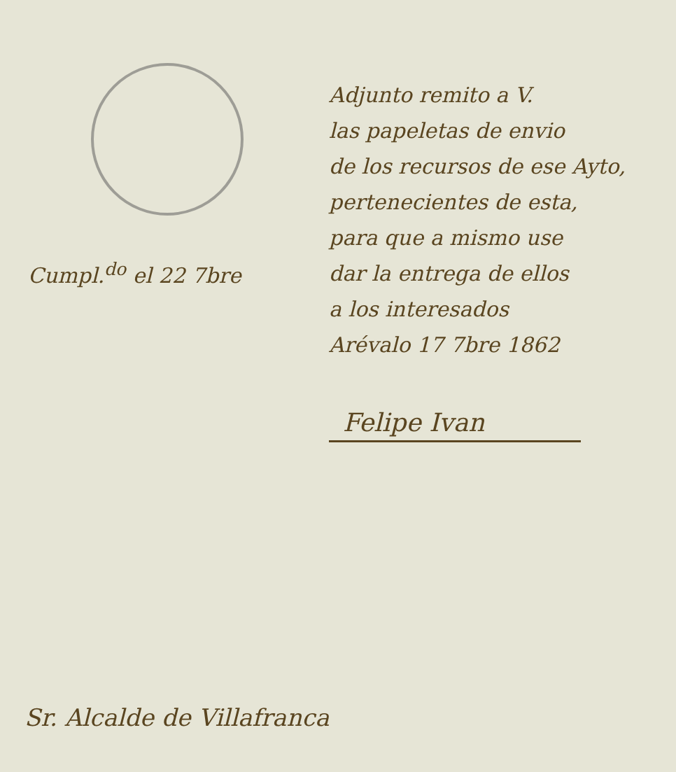Cumpl.<sup>do</sup> el 22 7bre
Adjunto remito a V.
las papeletas de envio
de los recursos de ese Ayto,
pertenecientes de esta,
para que a mismo use
dar la entrega de ellos
a los interesados
Arévalo 17 7bre 1862
Felipe Ivan
Sr. Alcalde de Villafranca